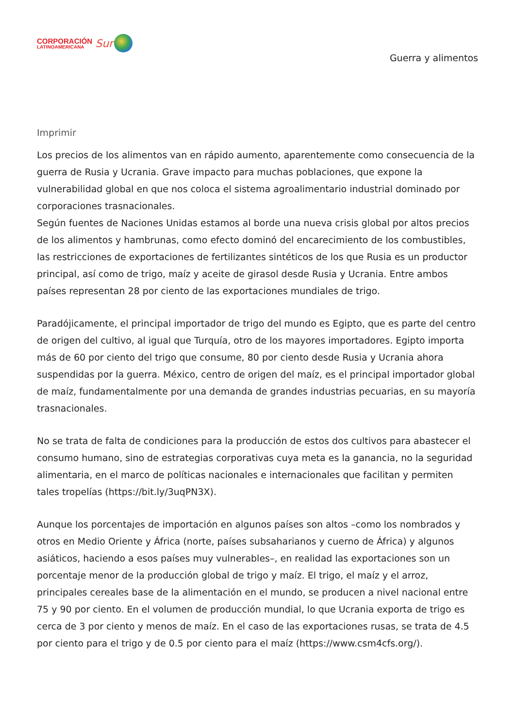CORPORACIÓN
LATINOAMERICANA
Sur
Guerra y alimentos
Imprimir
Los precios de los alimentos van en rápido aumento, aparentemente como consecuencia de la guerra de Rusia y Ucrania. Grave impacto para muchas poblaciones, que expone la vulnerabilidad global en que nos coloca el sistema agroalimentario industrial dominado por corporaciones trasnacionales.
Según fuentes de Naciones Unidas estamos al borde una nueva crisis global por altos precios de los alimentos y hambrunas, como efecto dominó del encarecimiento de los combustibles, las restricciones de exportaciones de fertilizantes sintéticos de los que Rusia es un productor principal, así como de trigo, maíz y aceite de girasol desde Rusia y Ucrania. Entre ambos países representan 28 por ciento de las exportaciones mundiales de trigo.
Paradójicamente, el principal importador de trigo del mundo es Egipto, que es parte del centro de origen del cultivo, al igual que Turquía, otro de los mayores importadores. Egipto importa más de 60 por ciento del trigo que consume, 80 por ciento desde Rusia y Ucrania ahora suspendidas por la guerra. México, centro de origen del maíz, es el principal importador global de maíz, fundamentalmente por una demanda de grandes industrias pecuarias, en su mayoría trasnacionales.
No se trata de falta de condiciones para la producción de estos dos cultivos para abastecer el consumo humano, sino de estrategias corporativas cuya meta es la ganancia, no la seguridad alimentaria, en el marco de políticas nacionales e internacionales que facilitan y permiten tales tropelías (https://bit.ly/3uqPN3X).
Aunque los porcentajes de importación en algunos países son altos –como los nombrados y otros en Medio Oriente y África (norte, países subsaharianos y cuerno de África) y algunos asiáticos, haciendo a esos países muy vulnerables–, en realidad las exportaciones son un porcentaje menor de la producción global de trigo y maíz. El trigo, el maíz y el arroz, principales cereales base de la alimentación en el mundo, se producen a nivel nacional entre 75 y 90 por ciento. En el volumen de producción mundial, lo que Ucrania exporta de trigo es cerca de 3 por ciento y menos de maíz. En el caso de las exportaciones rusas, se trata de 4.5 por ciento para el trigo y de 0.5 por ciento para el maíz (https://www.csm4cfs.org/).